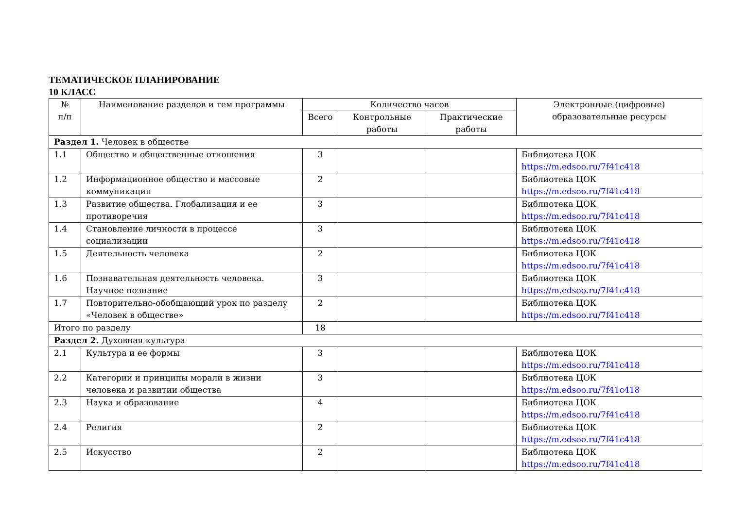ТЕМАТИЧЕСКОЕ ПЛАНИРОВАНИЕ
10 КЛАСС
| № п/п | Наименование разделов и тем программы | Количество часов | | | Электронные (цифровые) образовательные ресурсы |
| --- | --- | --- | --- | --- | --- |
| | | Всего | Контрольные работы | Практические работы | |
| Раздел 1. Человек в обществе | | | | | |
| 1.1 | Общество и общественные отношения | 3 | | | Библиотека ЦОК https://m.edsoo.ru/7f41c418 |
| 1.2 | Информационное общество и массовые коммуникации | 2 | | | Библиотека ЦОК https://m.edsoo.ru/7f41c418 |
| 1.3 | Развитие общества. Глобализация и ее противоречия | 3 | | | Библиотека ЦОК https://m.edsoo.ru/7f41c418 |
| 1.4 | Становление личности в процессе социализации | 3 | | | Библиотека ЦОК https://m.edsoo.ru/7f41c418 |
| 1.5 | Деятельность человека | 2 | | | Библиотека ЦОК https://m.edsoo.ru/7f41c418 |
| 1.6 | Познавательная деятельность человека. Научное познание | 3 | | | Библиотека ЦОК https://m.edsoo.ru/7f41c418 |
| 1.7 | Повторительно-обобщающий урок по разделу «Человек в обществе» | 2 | | | Библиотека ЦОК https://m.edsoo.ru/7f41c418 |
| Итого по разделу | | 18 | | | |
| Раздел 2. Духовная культура | | | | | |
| 2.1 | Культура и ее формы | 3 | | | Библиотека ЦОК https://m.edsoo.ru/7f41c418 |
| 2.2 | Категории и принципы морали в жизни человека и развитии общества | 3 | | | Библиотека ЦОК https://m.edsoo.ru/7f41c418 |
| 2.3 | Наука и образование | 4 | | | Библиотека ЦОК https://m.edsoo.ru/7f41c418 |
| 2.4 | Религия | 2 | | | Библиотека ЦОК https://m.edsoo.ru/7f41c418 |
| 2.5 | Искусство | 2 | | | Библиотека ЦОК https://m.edsoo.ru/7f41c418 |